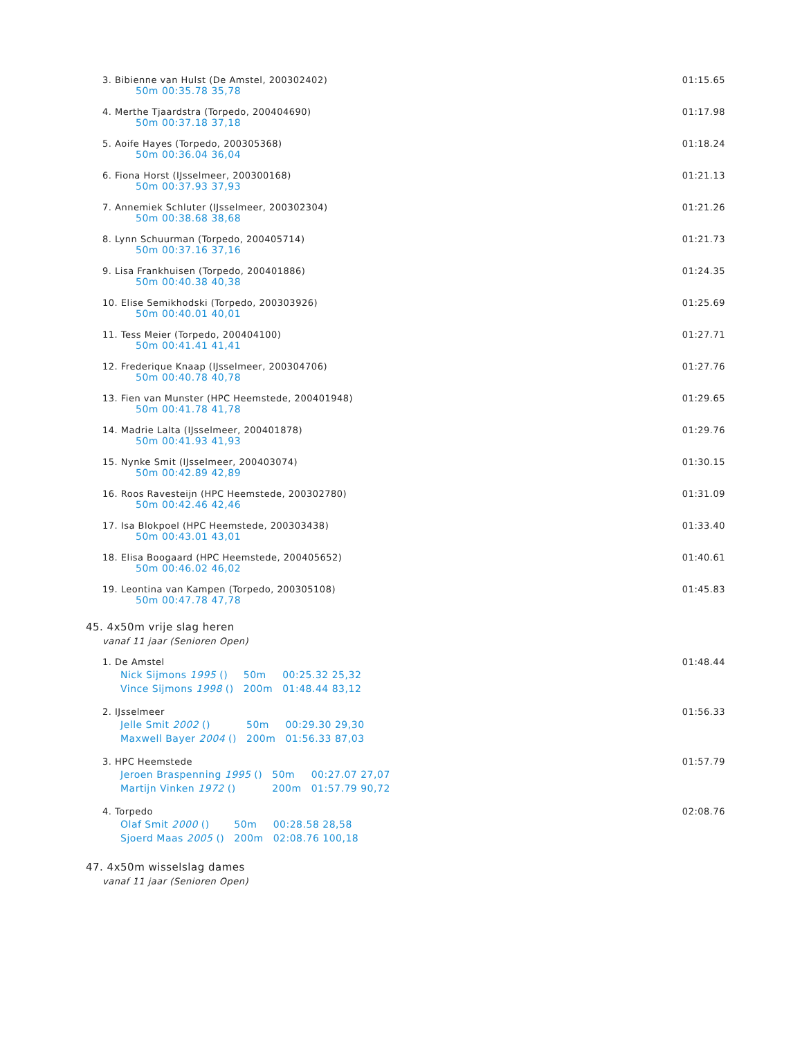3. Bibienne van Hulst (De Amstel, 200302402) 01:15.65
50m 00:35.78 35,78
4. Merthe Tjaardstra (Torpedo, 200404690) 01:17.98
50m 00:37.18 37,18
5. Aoife Hayes (Torpedo, 200305368) 01:18.24
50m 00:36.04 36,04
6. Fiona Horst (IJsselmeer, 200300168) 01:21.13
50m 00:37.93 37,93
7. Annemiek Schluter (IJsselmeer, 200302304) 01:21.26
50m 00:38.68 38,68
8. Lynn Schuurman (Torpedo, 200405714) 01:21.73
50m 00:37.16 37,16
9. Lisa Frankhuisen (Torpedo, 200401886) 01:24.35
50m 00:40.38 40,38
10. Elise Semikhodski (Torpedo, 200303926) 01:25.69
50m 00:40.01 40,01
11. Tess Meier (Torpedo, 200404100) 01:27.71
50m 00:41.41 41,41
12. Frederique Knaap (IJsselmeer, 200304706) 01:27.76
50m 00:40.78 40,78
13. Fien van Munster (HPC Heemstede, 200401948) 01:29.65
50m 00:41.78 41,78
14. Madrie Lalta (IJsselmeer, 200401878) 01:29.76
50m 00:41.93 41,93
15. Nynke Smit (IJsselmeer, 200403074) 01:30.15
50m 00:42.89 42,89
16. Roos Ravesteijn (HPC Heemstede, 200302780) 01:31.09
50m 00:42.46 42,46
17. Isa Blokpoel (HPC Heemstede, 200303438) 01:33.40
50m 00:43.01 43,01
18. Elisa Boogaard (HPC Heemstede, 200405652) 01:40.61
50m 00:46.02 46,02
19. Leontina van Kampen (Torpedo, 200305108) 01:45.83
50m 00:47.78 47,78
45. 4x50m vrije slag heren
vanaf 11 jaar (Senioren Open)
1. De Amstel 01:48.44
| Nick Sijmons 1995 () | 50m | 00:25.32 25,32 |
| Vince Sijmons 1998 () | 200m | 01:48.44 83,12 |
2. IJsselmeer 01:56.33
| Jelle Smit 2002 () | 50m | 00:29.30 29,30 |
| Maxwell Bayer 2004 () | 200m | 01:56.33 87,03 |
3. HPC Heemstede 01:57.79
| Jeroen Braspenning 1995 () | 50m | 00:27.07 27,07 |
| Martijn Vinken 1972 () | 200m | 01:57.79 90,72 |
4. Torpedo 02:08.76
| Olaf Smit 2000 () | 50m | 00:28.58 28,58 |
| Sjoerd Maas 2005 () | 200m | 02:08.76 100,18 |
47. 4x50m wisselslag dames
vanaf 11 jaar (Senioren Open)